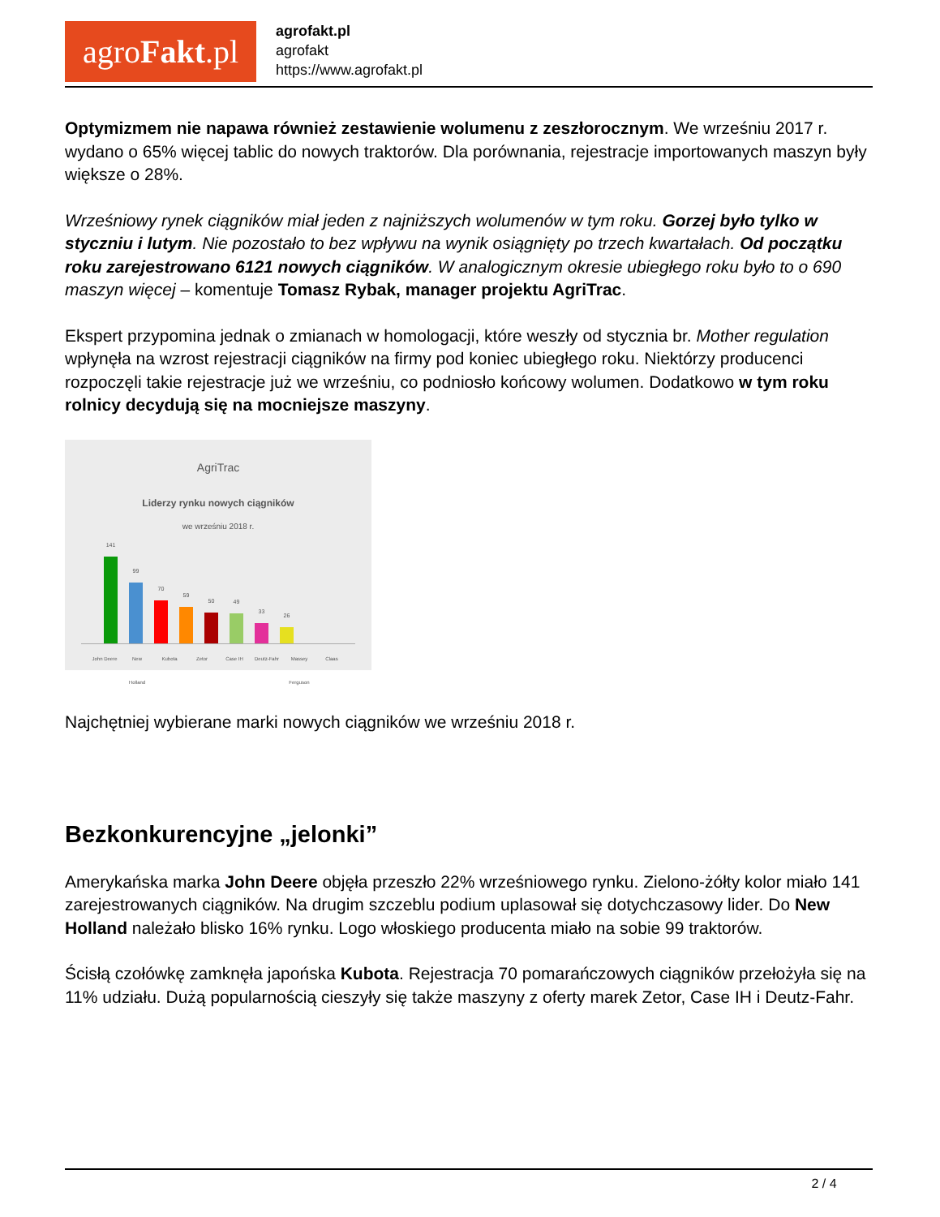agroFakt.pl
agrofakt.pl
agrofakt
https://www.agrofakt.pl
Optymizmem nie napawa również zestawienie wolumenu z zeszłorocznym. We wrześniu 2017 r. wydano o 65% więcej tablic do nowych traktorów. Dla porównania, rejestracje importowanych maszyn były większe o 28%.
Wrześniowy rynek ciągników miał jeden z najniższych wolumenów w tym roku. Gorzej było tylko w styczniu i lutym. Nie pozostało to bez wpływu na wynik osiągnięty po trzech kwartałach. Od początku roku zarejestrowano 6121 nowych ciągników. W analogicznym okresie ubiegłego roku było to o 690 maszyn więcej – komentuje Tomasz Rybak, manager projektu AgriTrac.
Ekspert przypomina jednak o zmianach w homologacji, które weszły od stycznia br. Mother regulation wpłynęła na wzrost rejestracji ciągników na firmy pod koniec ubiegłego roku. Niektórzy producenci rozpoczęli takie rejestracje już we wrześniu, co podniosło końcowy wolumen. Dodatkowo w tym roku rolnicy decydują się na mocniejsze maszyny.
AgriTrac
Liderzy rynku nowych ciągników
we wrześniu 2018 r.
141
99
70
59
50
49
33
26
John Deere New Holland Kubota Zetor Case IH Deutz-Fahr Massey Ferguson Claas
Najchętniej wybierane marki nowych ciągników we wrześniu 2018 r.
Bezkonkurencyjne „jelonki”
Amerykańska marka John Deere objęła przeszło 22% wrześniowego rynku. Zielono-żółty kolor miało 141 zarejestrowanych ciągników. Na drugim szczeblu podium uplasował się dotychczasowy lider. Do New Holland należało blisko 16% rynku. Logo włoskiego producenta miało na sobie 99 traktorów.
Ścisłą czołówkę zamknęła japońska Kubota. Rejestracja 70 pomarańczowych ciągników przełożyła się na 11% udziału. Dużą popularnością cieszyły się także maszyny z oferty marek Zetor, Case IH i Deutz-Fahr.
2 / 4